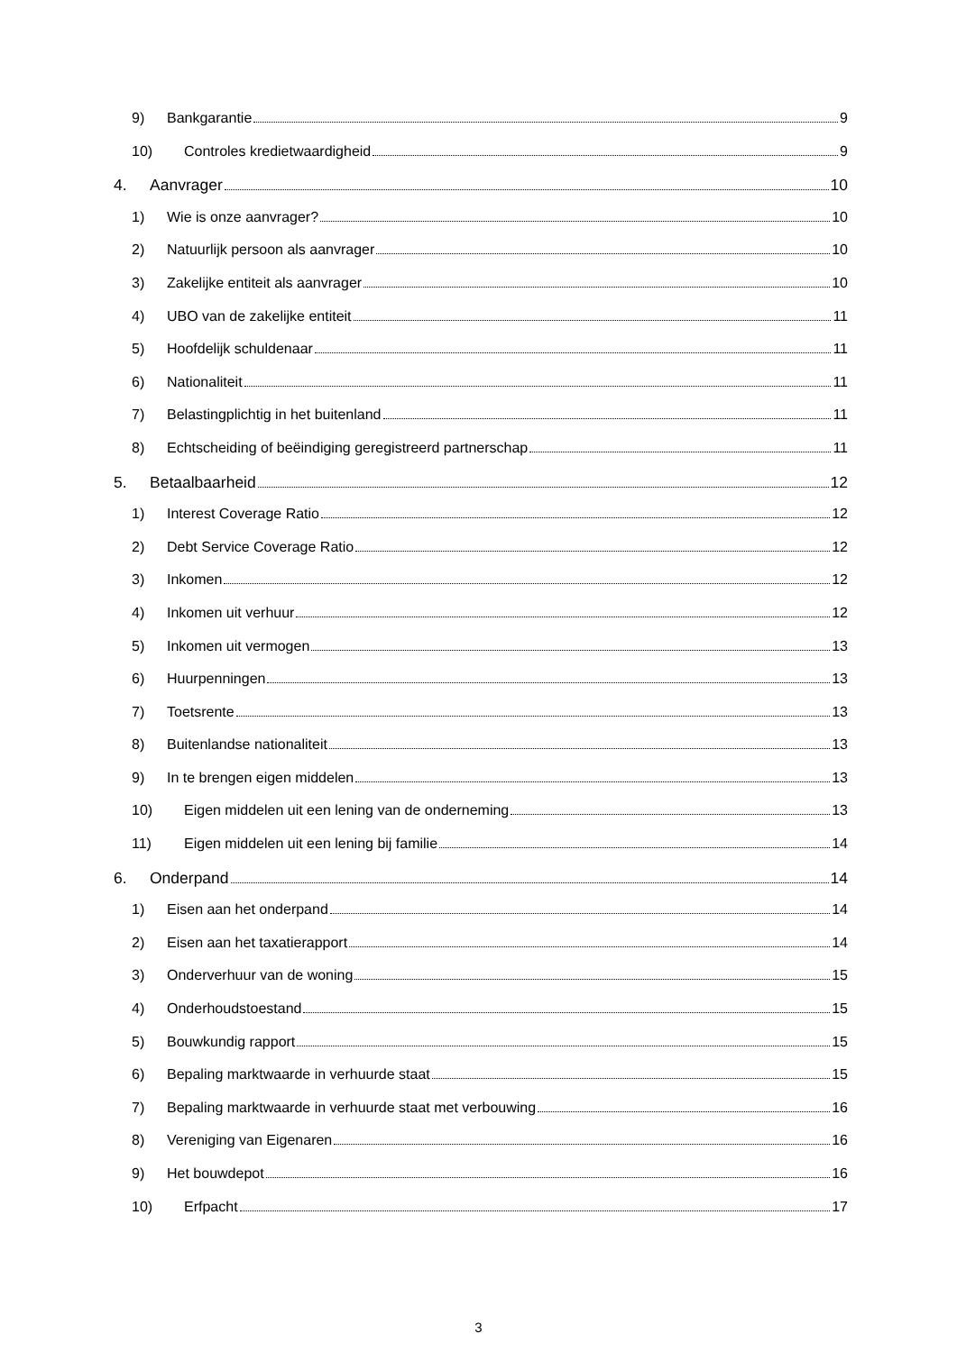9) Bankgarantie 9
10) Controles kredietwaardigheid 9
4. Aanvrager 10
1) Wie is onze aanvrager? 10
2) Natuurlijk persoon als aanvrager 10
3) Zakelijke entiteit als aanvrager 10
4) UBO van de zakelijke entiteit 11
5) Hoofdelijk schuldenaar 11
6) Nationaliteit 11
7) Belastingplichtig in het buitenland 11
8) Echtscheiding of beëindiging geregistreerd partnerschap 11
5. Betaalbaarheid 12
1) Interest Coverage Ratio 12
2) Debt Service Coverage Ratio 12
3) Inkomen 12
4) Inkomen uit verhuur 12
5) Inkomen uit vermogen 13
6) Huurpenningen 13
7) Toetsrente 13
8) Buitenlandse nationaliteit 13
9) In te brengen eigen middelen 13
10) Eigen middelen uit een lening van de onderneming 13
11) Eigen middelen uit een lening bij familie 14
6. Onderpand 14
1) Eisen aan het onderpand 14
2) Eisen aan het taxatierapport 14
3) Onderverhuur van de woning 15
4) Onderhoudstoestand 15
5) Bouwkundig rapport 15
6) Bepaling marktwaarde in verhuurde staat 15
7) Bepaling marktwaarde in verhuurde staat met verbouwing 16
8) Vereniging van Eigenaren 16
9) Het bouwdepot 16
10) Erfpacht 17
3